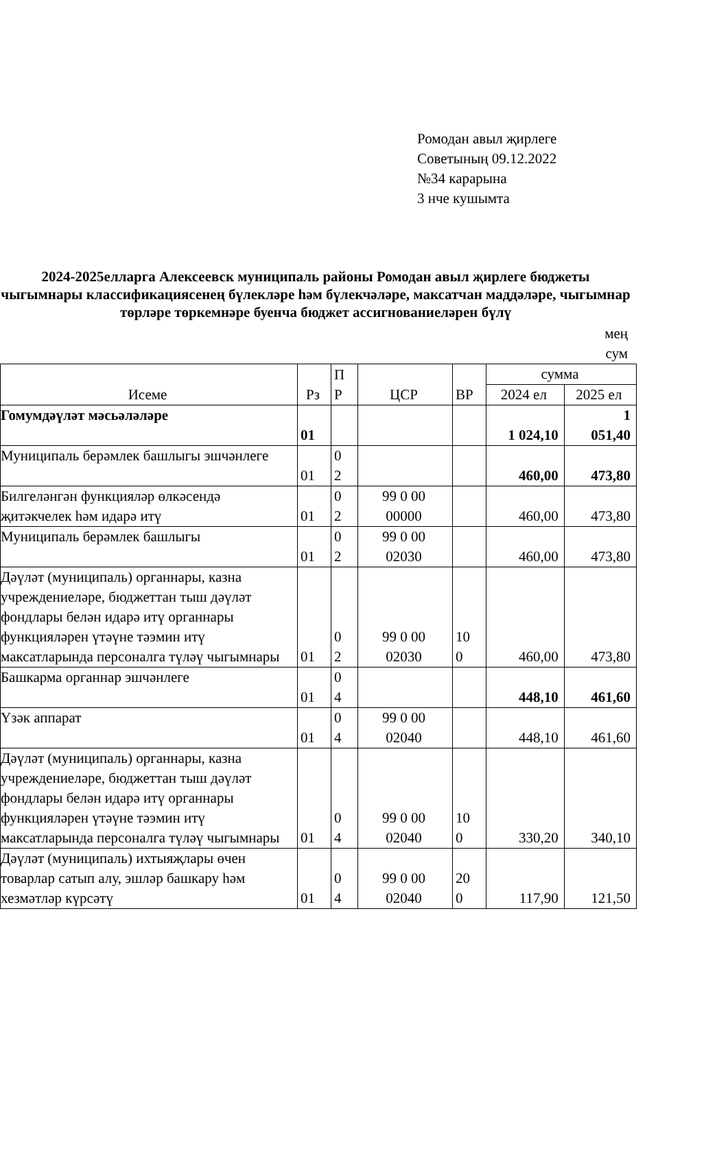Ромодан авыл җирлеге
Советының 09.12.2022
№34 карарына
3 нче кушымта
2024-2025елларга Алексеевск муниципаль районы Ромодан авыл җирлеге бюджеты чыгымнары классификациясенең бүлекләре һәм бүлекчәләре, максатчан маддәләре, чыгымнар төрләре төркемнәре буенча бюджет ассигнованиеләрен бүлү
мең
сум
| Исеме | Рз | П Р | ЦСР | ВР | сумма | |
| | | | | | 2024 ел | 2025 ел |
| Гомумдәүләт мәсьәләләре | 01 | | | | 1 024,10 | 1 051,40 |
| Муниципаль берәмлек башлыгы эшчәнлеге | 01 | 0 2 | | | 460,00 | 473,80 |
| Билгеләнгән функцияләр өлкәсендә җитәкчелек һәм идарә итү | 01 | 0 2 | 99 0 00 00000 | | 460,00 | 473,80 |
| Муниципаль берәмлек башлыгы | 01 | 0 2 | 99 0 00 02030 | | 460,00 | 473,80 |
| Дәүләт (муниципаль) органнары, казна учреждениеләре, бюджеттан тыш дәүләт фондлары белән идарә итү органнары функцияләрен үтәүне тәэмин итү максатларында персоналга түләү чыгымнары | 01 | 0 2 | 99 0 00 02030 | 10 0 | 460,00 | 473,80 |
| Башкарма органнар эшчәнлеге | 01 | 0 4 | | | 448,10 | 461,60 |
| Үзәк аппарат | 01 | 0 4 | 99 0 00 02040 | | 448,10 | 461,60 |
| Дәүләт (муниципаль) органнары, казна учреждениеләре, бюджеттан тыш дәүләт фондлары белән идарә итү органнары функцияләрен үтәүне тәэмин итү максатларында персоналга түләү чыгымнары | 01 | 0 4 | 99 0 00 02040 | 10 0 | 330,20 | 340,10 |
| Дәүләт (муниципаль) ихтыяҗлары өчен товарлар сатып алу, эшләр башкару һәм хезмәтләр күрсәтү | 01 | 0 4 | 99 0 00 02040 | 20 0 | 117,90 | 121,50 |